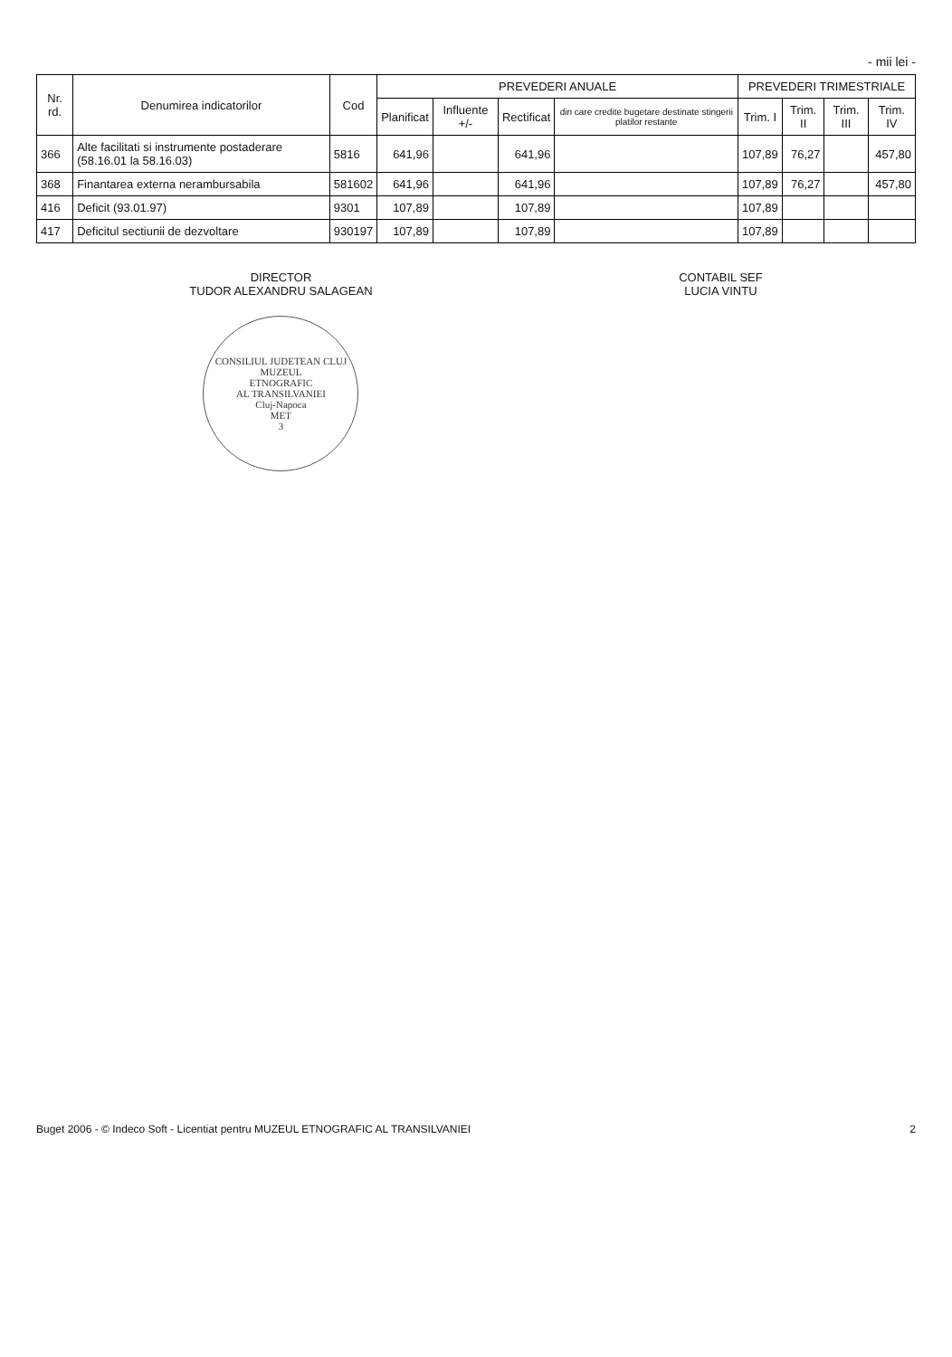- mii lei -
| Nr. rd. | Denumirea indicatorilor | Cod | PREVEDERI ANUALE | | | | PREVEDERI TRIMESTRIALE | | | |
| --- | --- | --- | --- | --- | --- | --- | --- | --- | --- | --- |
| | | | Planificat | Influente +/- | Rectificat | din care credite bugetare destinate stingerii platilor restante | Trim. I | Trim. II | Trim. III | Trim. IV |
| 366 | Alte facilitati si instrumente postaderare (58.16.01 la 58.16.03) | 5816 | 641,96 | | 641,96 | | 107,89 | 76,27 | | 457,80 |
| 368 | Finantarea externa nerambursabila | 581602 | 641,96 | | 641,96 | | 107,89 | 76,27 | | 457,80 |
| 416 | Deficit (93.01.97) | 9301 | 107,89 | | 107,89 | | 107,89 | | | |
| 417 | Deficitul sectiunii de dezvoltare | 930197 | 107,89 | | 107,89 | | 107,89 | | | |
DIRECTOR
TUDOR ALEXANDRU SALAGEAN
CONSILIUL JUDETEAN CLUJ
MUZEUL
ETNOGRAFIC
AL TRANSILVANIEI
Cluj-Napoca
MET
3
CONTABIL SEF
LUCIA VINTU
Buget 2006 - © Indeco Soft - Licentiat pentru MUZEUL ETNOGRAFIC AL TRANSILVANIEI 2